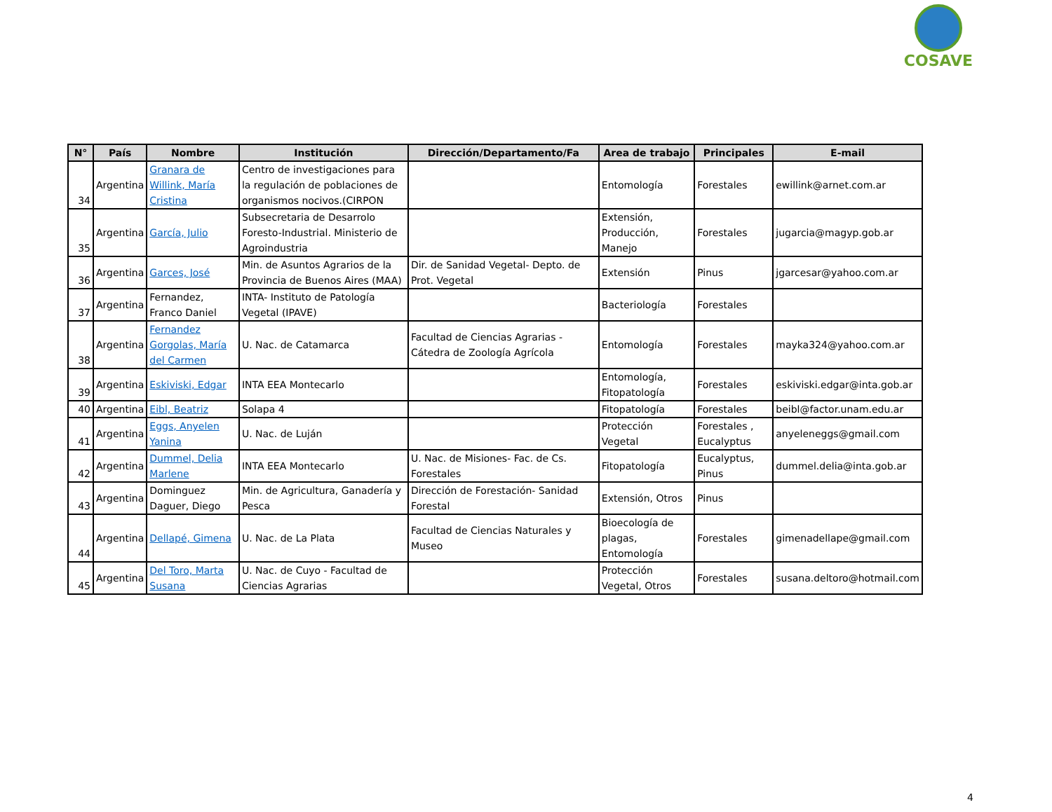COSAVE
| N° | País | Nombre | Institución | Dirección/Departamento/Fa | Area de trabajo | Principales | E-mail |
| --- | --- | --- | --- | --- | --- | --- | --- |
| 34 | Argentina | Granara de Willink, María Cristina | Centro de investigaciones para la regulación de poblaciones de organismos nocivos.(CIRPON | | Entomología | Forestales | ewillink@arnet.com.ar |
| 35 | Argentina | García, Julio | Subsecretaria de Desarrolo Foresto-Industrial. Ministerio de Agroindustria | | Extensión, Producción, Manejo | Forestales | jugarcia@magyp.gob.ar |
| 36 | Argentina | Garces, José | Min. de Asuntos Agrarios de la Provincia de Buenos Aires (MAA) | Dir. de Sanidad Vegetal- Depto. de Prot. Vegetal | Extensión | Pinus | jgarcesar@yahoo.com.ar |
| 37 | Argentina | Fernandez, Franco Daniel | INTA- Instituto de Patología Vegetal (IPAVE) | | Bacteriología | Forestales | |
| 38 | Argentina | Fernandez Gorgolas, María del Carmen | U. Nac. de Catamarca | Facultad de Ciencias Agrarias - Cátedra de Zoología Agrícola | Entomología | Forestales | mayka324@yahoo.com.ar |
| 39 | Argentina | Eskiviski, Edgar | INTA EEA Montecarlo | | Entomología, Fitopatología | Forestales | eskiviski.edgar@inta.gob.ar |
| 40 | Argentina | Eibl, Beatriz | Solapa 4 | | Fitopatología | Forestales | beibl@factor.unam.edu.ar |
| 41 | Argentina | Eggs, Anyelen Yanina | U. Nac. de Luján | | Protección Vegetal | Forestales , Eucalyptus | anyeleneggs@gmail.com |
| 42 | Argentina | Dummel, Delia Marlene | INTA EEA Montecarlo | U. Nac. de Misiones- Fac. de Cs. Forestales | Fitopatología | Eucalyptus, Pinus | dummel.delia@inta.gob.ar |
| 43 | Argentina | Dominguez Daguer, Diego | Min. de Agricultura, Ganadería y Pesca | Dirección de Forestación- Sanidad Forestal | Extensión, Otros | Pinus | |
| 44 | Argentina | Dellapé, Gimena | U. Nac. de La Plata | Facultad de Ciencias Naturales y Museo | Bioecología de plagas, Entomología | Forestales | gimenadellape@gmail.com |
| 45 | Argentina | Del Toro, Marta Susana | U. Nac. de Cuyo - Facultad de Ciencias Agrarias | | Protección Vegetal, Otros | Forestales | susana.deltoro@hotmail.com |
4